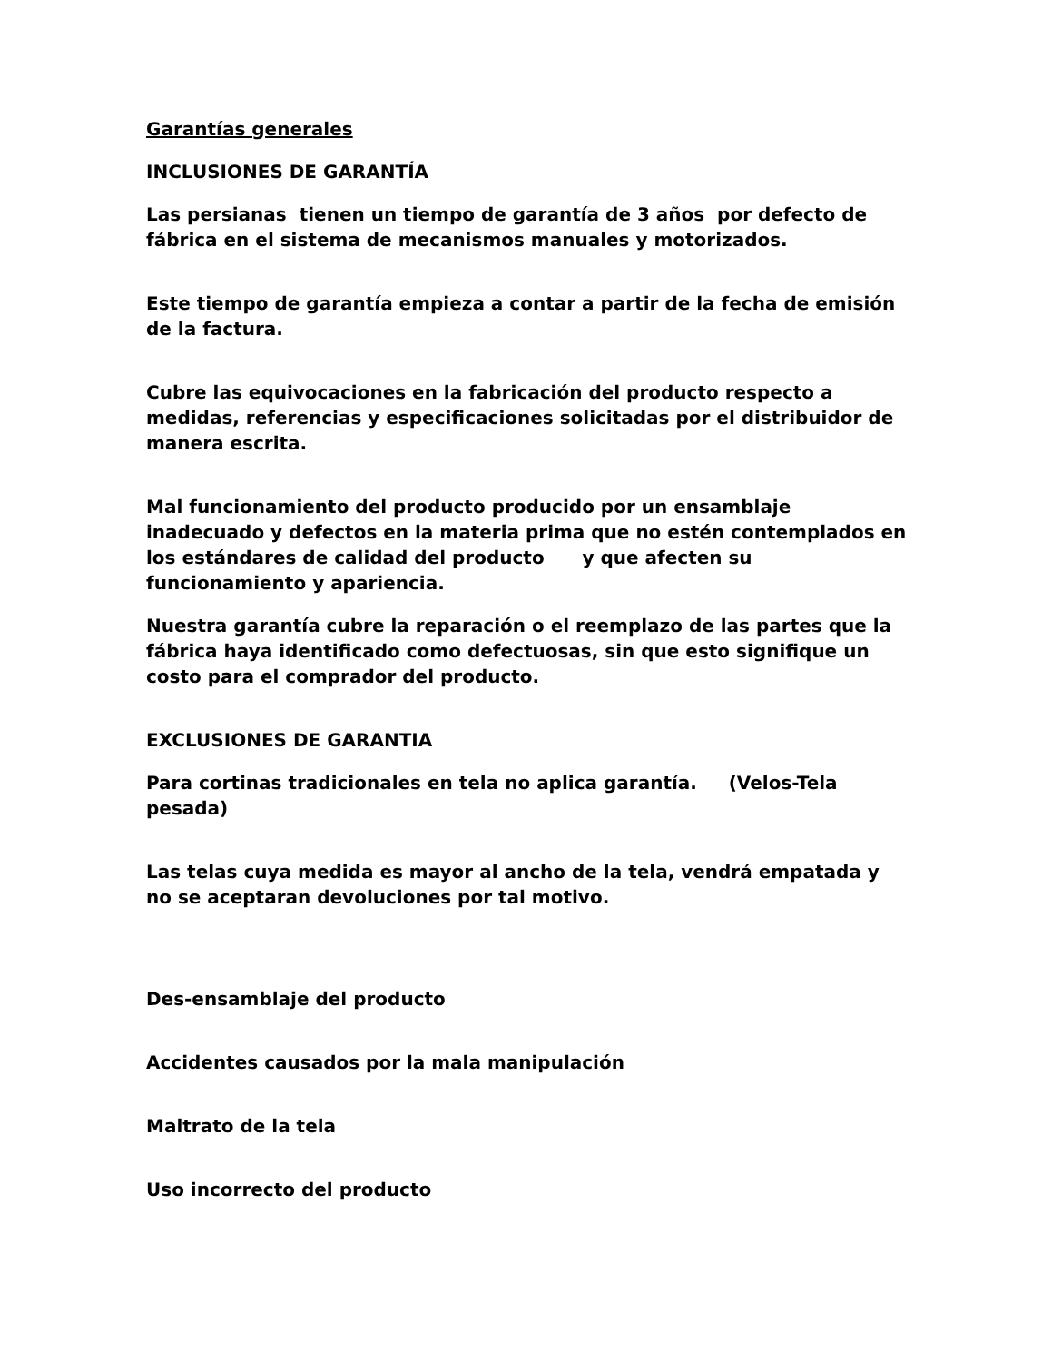Garantías generales
INCLUSIONES DE GARANTÍA
Las persianas tienen un tiempo de garantía de 3 años por defecto de fábrica en el sistema de mecanismos manuales y motorizados.
Este tiempo de garantía empieza a contar a partir de la fecha de emisión de la factura.
Cubre las equivocaciones en la fabricación del producto respecto a medidas, referencias y especificaciones solicitadas por el distribuidor de manera escrita.
Mal funcionamiento del producto producido por un ensamblaje inadecuado y defectos en la materia prima que no estén contemplados en los estándares de calidad del producto y que afecten su funcionamiento y apariencia.
Nuestra garantía cubre la reparación o el reemplazo de las partes que la fábrica haya identificado como defectuosas, sin que esto signifique un costo para el comprador del producto.
EXCLUSIONES DE GARANTIA
Para cortinas tradicionales en tela no aplica garantía. (Velos-Tela pesada)
Las telas cuya medida es mayor al ancho de la tela, vendrá empatada y no se aceptaran devoluciones por tal motivo.
Des-ensamblaje del producto
Accidentes causados por la mala manipulación
Maltrato de la tela
Uso incorrecto del producto